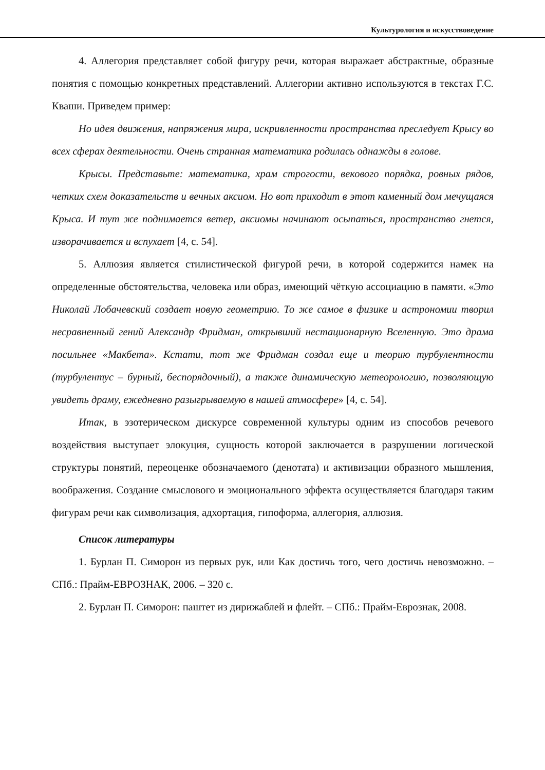Культурология и искусствоведение
4. Аллегория представляет собой фигуру речи, которая выражает абстрактные, образные понятия с помощью конкретных представлений. Аллегории активно используются в текстах Г.С. Кваши. Приведем пример:
Но идея движения, напряжения мира, искривленности пространства преследует Крысу во всех сферах деятельности. Очень странная математика родилась однажды в голове.
Крысы. Представьте: математика, храм строгости, векового порядка, ровных рядов, четких схем доказательств и вечных аксиом. Но вот приходит в этот каменный дом мечущаяся Крыса. И тут же поднимается ветер, аксиомы начинают осыпаться, пространство гнется, изворачивается и вспухает [4, с. 54].
5. Аллюзия является стилистической фигурой речи, в которой содержится намек на определенные обстоятельства, человека или образ, имеющий чёткую ассоциацию в памяти. «Это Николай Лобачевский создает новую геометрию. То же самое в физике и астрономии творил несравненный гений Александр Фридман, открывший нестационарную Вселенную. Это драма посильнее «Макбета». Кстати, тот же Фридман создал еще и теорию турбулентности (турбулентус – бурный, беспорядочный), а также динамическую метеорологию, позволяющую увидеть драму, ежедневно разыгрываемую в нашей атмосфере» [4, с. 54].
Итак, в эзотерическом дискурсе современной культуры одним из способов речевого воздействия выступает элокуция, сущность которой заключается в разрушении логической структуры понятий, переоценке обозначаемого (денотата) и активизации образного мышления, воображения. Создание смыслового и эмоционального эффекта осуществляется благодаря таким фигурам речи как символизация, адхортация, гипоформа, аллегория, аллюзия.
Список литературы
1. Бурлан П. Симорон из первых рук, или Как достичь того, чего достичь невозможно. – СПб.: Прайм-ЕВРОЗНАК, 2006. – 320 с.
2. Бурлан П. Симорон: паштет из дирижаблей и флейт. – СПб.: Прайм-Еврознак, 2008.